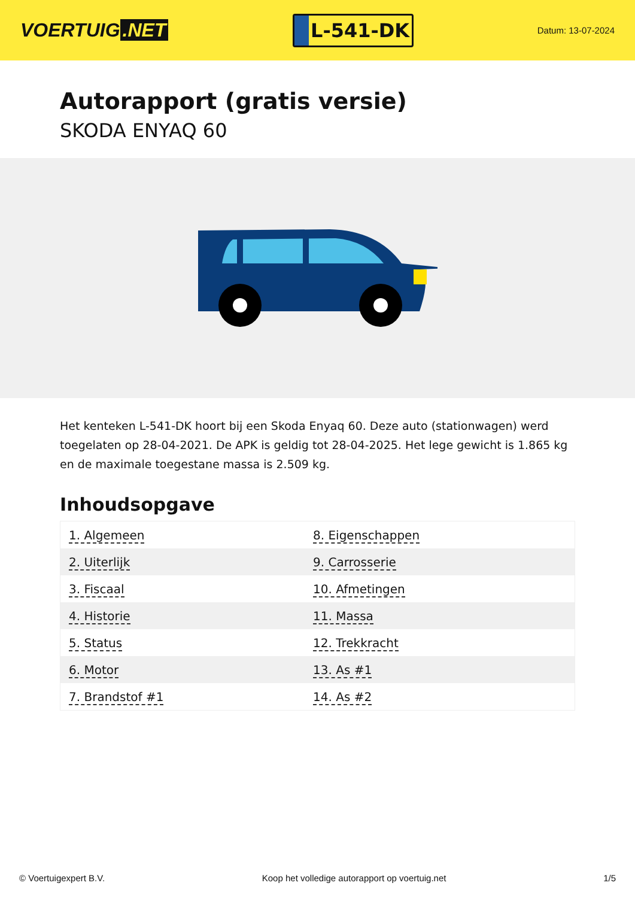VOERTUIG.NET
L-541-DK
Datum: 13-07-2024
Autorapport (gratis versie)
SKODA ENYAQ 60
Het kenteken L-541-DK hoort bij een Skoda Enyaq 60. Deze auto (stationwagen) werd toegelaten op 28-04-2021. De APK is geldig tot 28-04-2025. Het lege gewicht is 1.865 kg en de maximale toegestane massa is 2.509 kg.
Inhoudsopgave
| 1. Algemeen | 8. Eigenschappen |
| 2. Uiterlijk | 9. Carrosserie |
| 3. Fiscaal | 10. Afmetingen |
| 4. Historie | 11. Massa |
| 5. Status | 12. Trekkracht |
| 6. Motor | 13. As #1 |
| 7. Brandstof #1 | 14. As #2 |
© Voertuigexpert B.V. Koop het volledige autorapport op voertuig.net 1/5